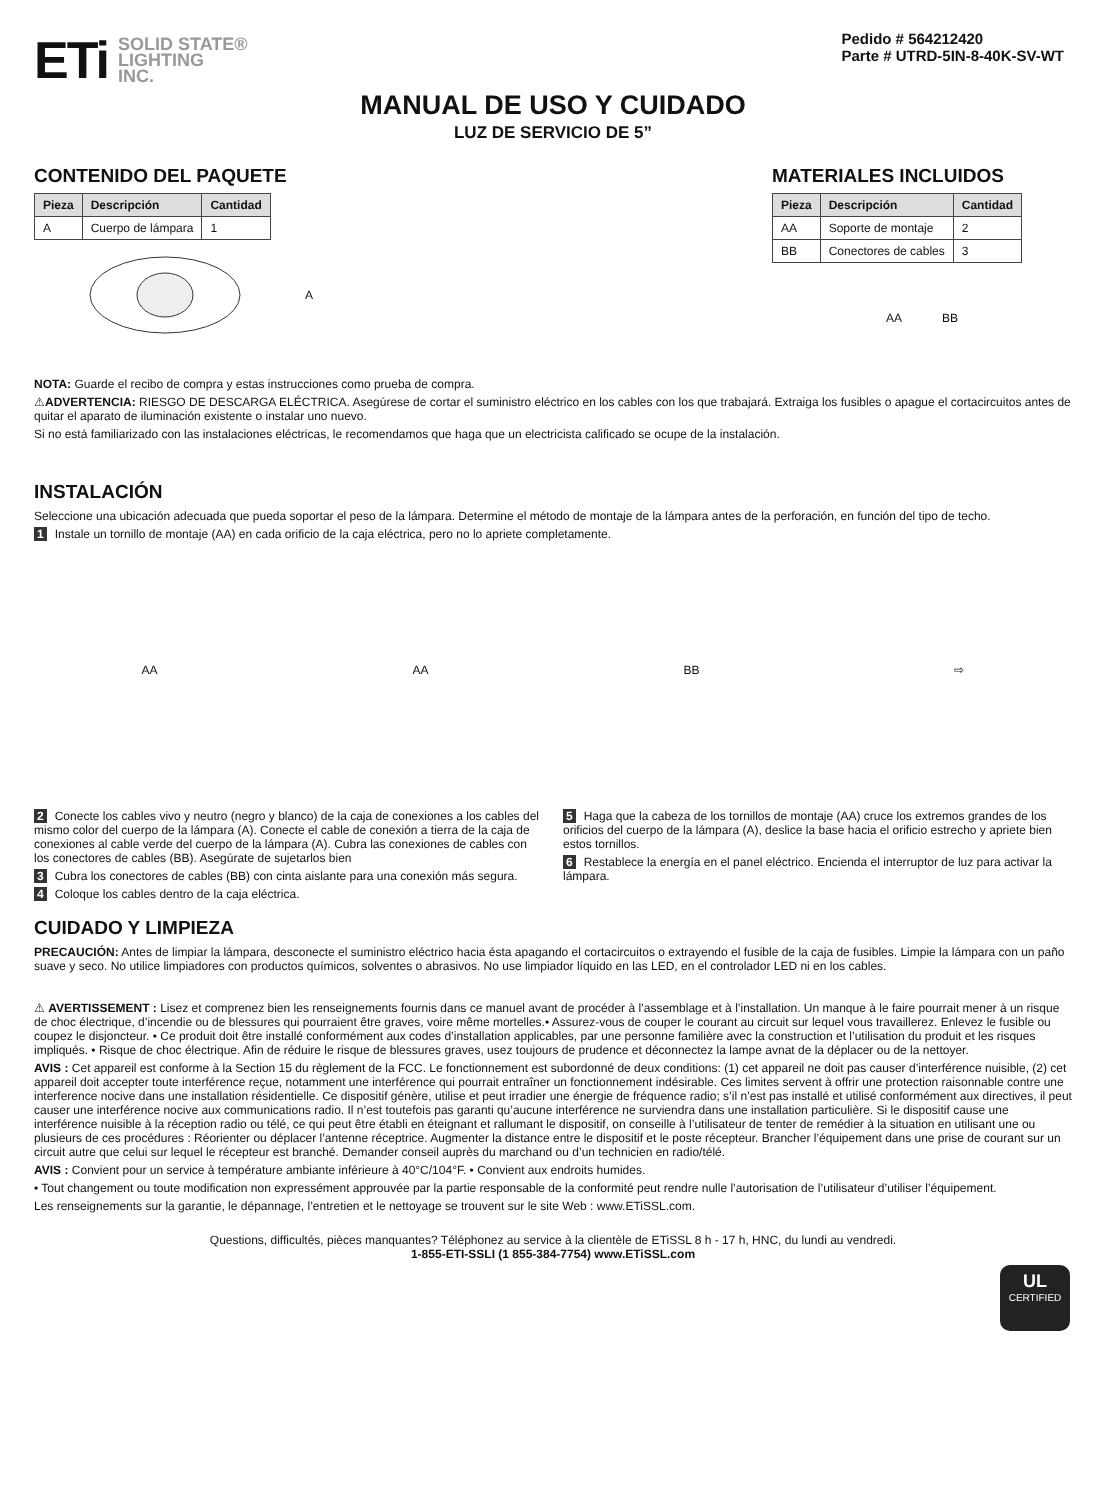ETi SOLID STATE®
LIGHTING
INC.
Pedido # 564212420
Parte # UTRD-5IN-8-40K-SV-WT
MANUAL DE USO Y CUIDADO
LUZ DE SERVICIO DE 5”
CONTENIDO DEL PAQUETE
| Pieza | Descripción | Cantidad |
| --- | --- | --- |
| A | Cuerpo de lámpara | 1 |
A
MATERIALES INCLUIDOS
| Pieza | Descripción | Cantidad |
| --- | --- | --- |
| AA | Soporte de montaje | 2 |
| BB | Conectores de cables | 3 |
AA BB
NOTA: Guarde el recibo de compra y estas instrucciones como prueba de compra.
⚠ADVERTENCIA: RIESGO DE DESCARGA ELÉCTRICA. Asegúrese de cortar el suministro eléctrico en los cables con los que trabajará. Extraiga los fusibles o apague el cortacircuitos antes de quitar el aparato de iluminación existente o instalar uno nuevo.
Si no está familiarizado con las instalaciones eléctricas, le recomendamos que haga que un electricista calificado se ocupe de la instalación.
INSTALACIÓN
Seleccione una ubicación adecuada que pueda soportar el peso de la lámpara. Determine el método de montaje de la lámpara antes de la perforación, en función del tipo de techo.
1 Instale un tornillo de montaje (AA) en cada orificio de la caja eléctrica, pero no lo apriete completamente.
AA AA BB ⇨
2 Conecte los cables vivo y neutro (negro y blanco) de la caja de conexiones a los cables del mismo color del cuerpo de la lámpara (A). Conecte el cable de conexión a tierra de la caja de conexiones al cable verde del cuerpo de la lámpara (A). Cubra las conexiones de cables con los conectores de cables (BB). Asegúrate de sujetarlos bien
3 Cubra los conectores de cables (BB) con cinta aislante para una conexión más segura.
4 Coloque los cables dentro de la caja eléctrica.
5 Haga que la cabeza de los tornillos de montaje (AA) cruce los extremos grandes de los orificios del cuerpo de la lámpara (A), deslice la base hacia el orificio estrecho y apriete bien estos tornillos.
6 Restablece la energía en el panel eléctrico. Encienda el interruptor de luz para activar la lámpara.
CUIDADO Y LIMPIEZA
PRECAUCIÓN: Antes de limpiar la lámpara, desconecte el suministro eléctrico hacia ésta apagando el cortacircuitos o extrayendo el fusible de la caja de fusibles. Limpie la lámpara con un paño suave y seco. No utilice limpiadores con productos químicos, solventes o abrasivos. No use limpiador líquido en las LED, en el controlador LED ni en los cables.
⚠ AVERTISSEMENT : Lisez et comprenez bien les renseignements fournis dans ce manuel avant de procéder à l’assemblage et à l’installation. Un manque à le faire pourrait mener à un risque de choc électrique, d’incendie ou de blessures qui pourraient être graves, voire même mortelles.• Assurez-vous de couper le courant au circuit sur lequel vous travaillerez. Enlevez le fusible ou coupez le disjoncteur. • Ce produit doit être installé conformément aux codes d’installation applicables, par une personne familière avec la construction et l’utilisation du produit et les risques impliqués. • Risque de choc électrique. Afin de réduire le risque de blessures graves, usez toujours de prudence et déconnectez la lampe avnat de la déplacer ou de la nettoyer.
AVIS : Cet appareil est conforme à la Section 15 du règlement de la FCC. Le fonctionnement est subordonné de deux conditions: (1) cet appareil ne doit pas causer d’interférence nuisible, (2) cet appareil doit accepter toute interférence reçue, notamment une interférence qui pourrait entraîner un fonctionnement indésirable. Ces limites servent à offrir une protection raisonnable contre une interference nocive dans une installation résidentielle. Ce dispositif génère, utilise et peut irradier une énergie de fréquence radio; s’il n’est pas installé et utilisé conformément aux directives, il peut causer une interférence nocive aux communications radio. Il n’est toutefois pas garanti qu’aucune interférence ne surviendra dans une installation particulière. Si le dispositif cause une interférence nuisible à la réception radio ou télé, ce qui peut être établi en éteignant et rallumant le dispositif, on conseille à l’utilisateur de tenter de remédier à la situation en utilisant une ou plusieurs de ces procédures : Réorienter ou déplacer l’antenne réceptrice. Augmenter la distance entre le dispositif et le poste récepteur. Brancher l’équipement dans une prise de courant sur un circuit autre que celui sur lequel le récepteur est branché. Demander conseil auprès du marchand ou d’un technicien en radio/télé.
AVIS : Convient pour un service à température ambiante inférieure à 40°C/104°F. • Convient aux endroits humides.
• Tout changement ou toute modification non expressément approuvée par la partie responsable de la conformité peut rendre nulle l’autorisation de l’utilisateur d’utiliser l’équipement.
Les renseignements sur la garantie, le dépannage, l’entretien et le nettoyage se trouvent sur le site Web : www.ETiSSL.com.
Questions, difficultés, pièces manquantes? Téléphonez au service à la clientèle de ETiSSL 8 h - 17 h, HNC, du lundi au vendredi.
1-855-ETI-SSLI (1 855-384-7754) www.ETiSSL.com
UL
CERTIFIED